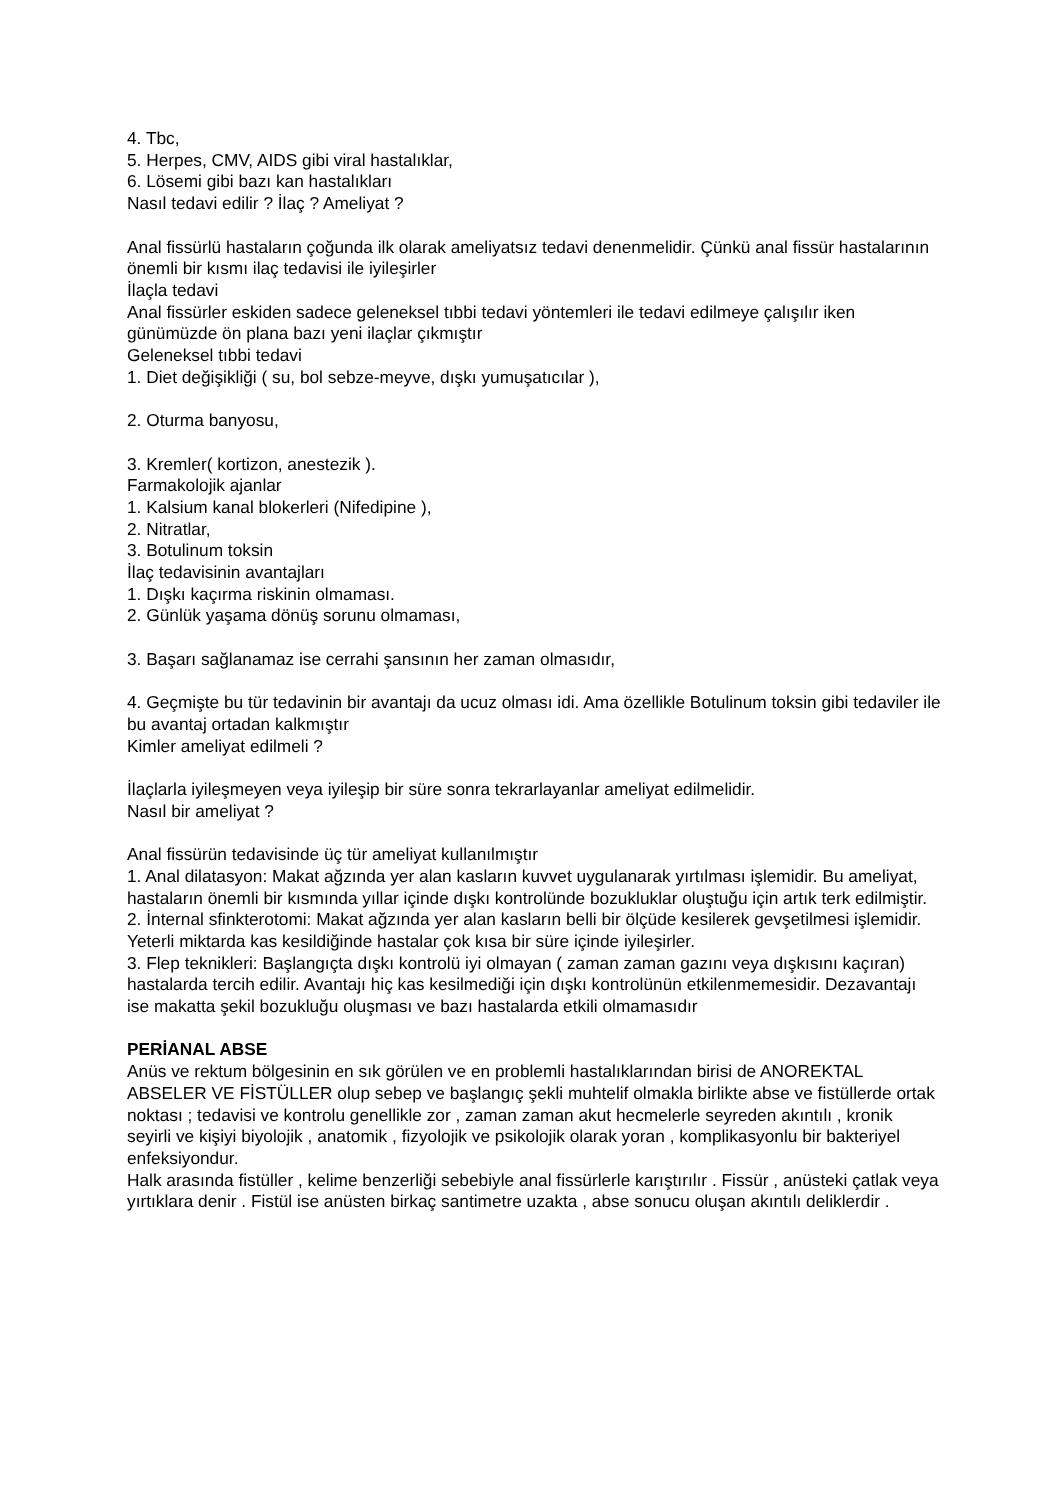4. Tbc,
5. Herpes, CMV, AIDS gibi viral hastalıklar,
6. Lösemi gibi bazı kan hastalıkları
Nasıl tedavi edilir ? İlaç ? Ameliyat ?
Anal fissürlü hastaların çoğunda ilk olarak ameliyatsız tedavi denenmelidir. Çünkü anal fissür hastalarının önemli bir kısmı ilaç tedavisi ile iyileşirler
İlaçla tedavi
Anal fissürler eskiden sadece geleneksel tıbbi tedavi yöntemleri ile tedavi edilmeye çalışılır iken günümüzde ön plana bazı yeni ilaçlar çıkmıştır
Geleneksel tıbbi tedavi
1. Diet değişikliği ( su, bol sebze-meyve, dışkı yumuşatıcılar ),
2. Oturma banyosu,
3. Kremler( kortizon, anestezik ).
Farmakolojik ajanlar
1. Kalsium kanal blokerleri (Nifedipine ),
2. Nitratlar,
3. Botulinum toksin
İlaç tedavisinin avantajları
1. Dışkı kaçırma riskinin olmaması.
2. Günlük yaşama dönüş sorunu olmaması,
3. Başarı sağlanamaz ise cerrahi şansının her zaman olmasıdır,
4. Geçmişte bu tür tedavinin bir avantajı da ucuz olması idi. Ama özellikle Botulinum toksin gibi tedaviler ile bu avantaj ortadan kalkmıştır
Kimler ameliyat edilmeli ?
İlaçlarla iyileşmeyen veya iyileşip bir süre sonra tekrarlayanlar ameliyat edilmelidir.
Nasıl bir ameliyat ?
Anal fissürün tedavisinde üç tür ameliyat kullanılmıştır
1. Anal dilatasyon: Makat ağzında yer alan kasların kuvvet uygulanarak yırtılması işlemidir. Bu ameliyat, hastaların önemli bir kısmında yıllar içinde dışkı kontrolünde bozukluklar oluştuğu için artık terk edilmiştir.
2. İnternal sfinkterotomi: Makat ağzında yer alan kasların belli bir ölçüde kesilerek gevşetilmesi işlemidir. Yeterli miktarda kas kesildiğinde hastalar çok kısa bir süre içinde iyileşirler.
3. Flep teknikleri: Başlangıçta dışkı kontrolü iyi olmayan ( zaman zaman gazını veya dışkısını kaçıran) hastalarda tercih edilir. Avantajı hiç kas kesilmediği için dışkı kontrolünün etkilenmemesidir. Dezavantajı ise makatta şekil bozukluğu oluşması ve bazı hastalarda etkili olmamasıdır
PERİANAL ABSE
Anüs ve rektum bölgesinin en sık görülen ve en problemli hastalıklarından birisi de ANOREKTAL ABSELER VE FİSTÜLLER olup sebep ve başlangıç şekli muhtelif olmakla birlikte abse ve fistüllerde ortak noktası ; tedavisi ve kontrolu genellikle zor , zaman zaman akut hecmelerle seyreden akıntılı , kronik seyirli ve kişiyi biyolojik , anatomik , fizyolojik ve psikolojik olarak yoran , komplikasyonlu bir bakteriyel enfeksiyondur.
Halk arasında fistüller , kelime benzerliği sebebiyle anal fissürlerle karıştırılır . Fissür , anüsteki çatlak veya yırtıklara denir . Fistül ise anüsten birkaç santimetre uzakta , abse sonucu oluşan akıntılı deliklerdir .